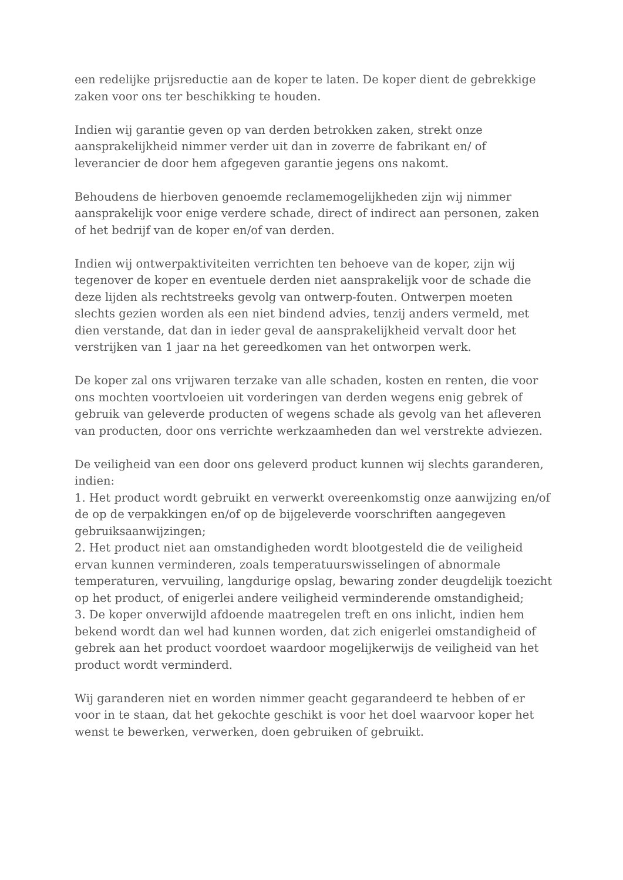een redelijke prijsreductie aan de koper te laten. De koper dient de gebrekkige zaken voor ons ter beschikking te houden.
Indien wij garantie geven op van derden betrokken zaken, strekt onze aansprakelijkheid nimmer verder uit dan in zoverre de fabrikant en/ of leverancier de door hem afgegeven garantie jegens ons nakomt.
Behoudens de hierboven genoemde reclamemogelijkheden zijn wij nimmer aansprakelijk voor enige verdere schade, direct of indirect aan personen, zaken of het bedrijf van de koper en/of van derden.
Indien wij ontwerpaktiviteiten verrichten ten behoeve van de koper, zijn wij tegenover de koper en eventuele derden niet aansprakelijk voor de schade die deze lijden als rechtstreeks gevolg van ontwerp-fouten. Ontwerpen moeten slechts gezien worden als een niet bindend advies, tenzij anders vermeld, met dien verstande, dat dan in ieder geval de aansprakelijkheid vervalt door het verstrijken van 1 jaar na het gereedkomen van het ontworpen werk.
De koper zal ons vrijwaren terzake van alle schaden, kosten en renten, die voor ons mochten voortvloeien uit vorderingen van derden wegens enig gebrek of gebruik van geleverde producten of wegens schade als gevolg van het afleveren van producten, door ons verrichte werkzaamheden dan wel verstrekte adviezen.
De veiligheid van een door ons geleverd product kunnen wij slechts garanderen, indien:
1. Het product wordt gebruikt en verwerkt overeenkomstig onze aanwijzing en/of de op de verpakkingen en/of op de bijgeleverde voorschriften aangegeven gebruiksaanwijzingen;
2. Het product niet aan omstandigheden wordt blootgesteld die de veiligheid ervan kunnen verminderen, zoals temperatuurswisselingen of abnormale temperaturen, vervuiling, langdurige opslag, bewaring zonder deugdelijk toezicht op het product, of enigerlei andere veiligheid verminderende omstandigheid;
3. De koper onverwijld afdoende maatregelen treft en ons inlicht, indien hem bekend wordt dan wel had kunnen worden, dat zich enigerlei omstandigheid of gebrek aan het product voordoet waardoor mogelijkerwijs de veiligheid van het product wordt verminderd.
Wij garanderen niet en worden nimmer geacht gegarandeerd te hebben of er voor in te staan, dat het gekochte geschikt is voor het doel waarvoor koper het wenst te bewerken, verwerken, doen gebruiken of gebruikt.